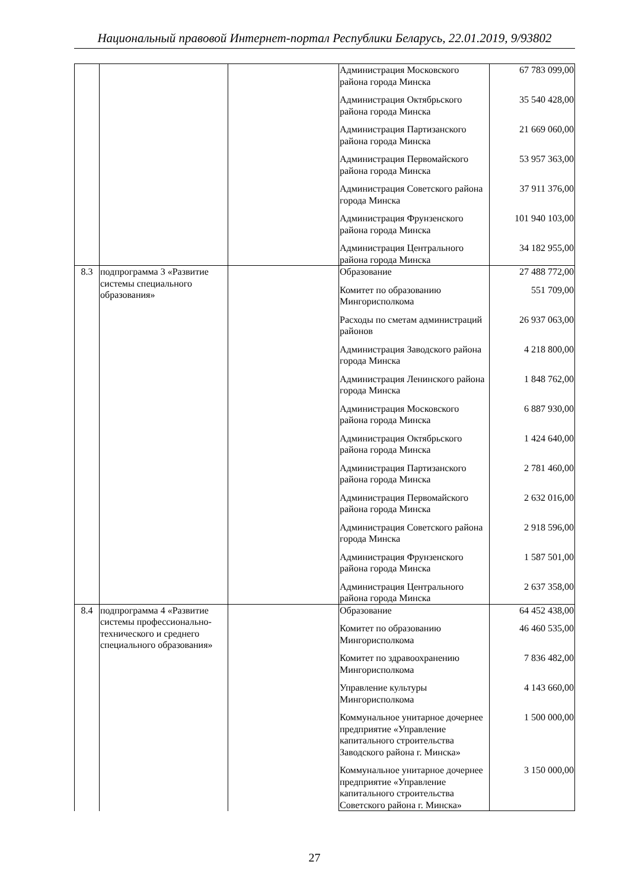Национальный правовой Интернет-портал Республики Беларусь, 22.01.2019, 9/93802
| | | | Администрация Московского района города Минска | 67 783 099,00 |
| | | | Администрация Октябрьского района города Минска | 35 540 428,00 |
| | | | Администрация Партизанского района города Минска | 21 669 060,00 |
| | | | Администрация Первомайского района города Минска | 53 957 363,00 |
| | | | Администрация Советского района города Минска | 37 911 376,00 |
| | | | Администрация Фрунзенского района города Минска | 101 940 103,00 |
| | | | Администрация Центрального района города Минска | 34 182 955,00 |
| 8.3 | подпрограмма 3 «Развитие системы специального образования» | | Образование | 27 488 772,00 |
| | | | Комитет по образованию Мингорисполкома | 551 709,00 |
| | | | Расходы по сметам администраций районов | 26 937 063,00 |
| | | | Администрация Заводского района города Минска | 4 218 800,00 |
| | | | Администрация Ленинского района города Минска | 1 848 762,00 |
| | | | Администрация Московского района города Минска | 6 887 930,00 |
| | | | Администрация Октябрьского района города Минска | 1 424 640,00 |
| | | | Администрация Партизанского района города Минска | 2 781 460,00 |
| | | | Администрация Первомайского района города Минска | 2 632 016,00 |
| | | | Администрация Советского района города Минска | 2 918 596,00 |
| | | | Администрация Фрунзенского района города Минска | 1 587 501,00 |
| | | | Администрация Центрального района города Минска | 2 637 358,00 |
| 8.4 | подпрограмма 4 «Развитие системы профессионально-технического и среднего специального образования» | | Образование | 64 452 438,00 |
| | | | Комитет по образованию Мингорисполкома | 46 460 535,00 |
| | | | Комитет по здравоохранению Мингорисполкома | 7 836 482,00 |
| | | | Управление культуры Мингорисполкома | 4 143 660,00 |
| | | | Коммунальное унитарное дочернее предприятие «Управление капитального строительства Заводского района г. Минска» | 1 500 000,00 |
| | | | Коммунальное унитарное дочернее предприятие «Управление капитального строительства Советского района г. Минска» | 3 150 000,00 |
27